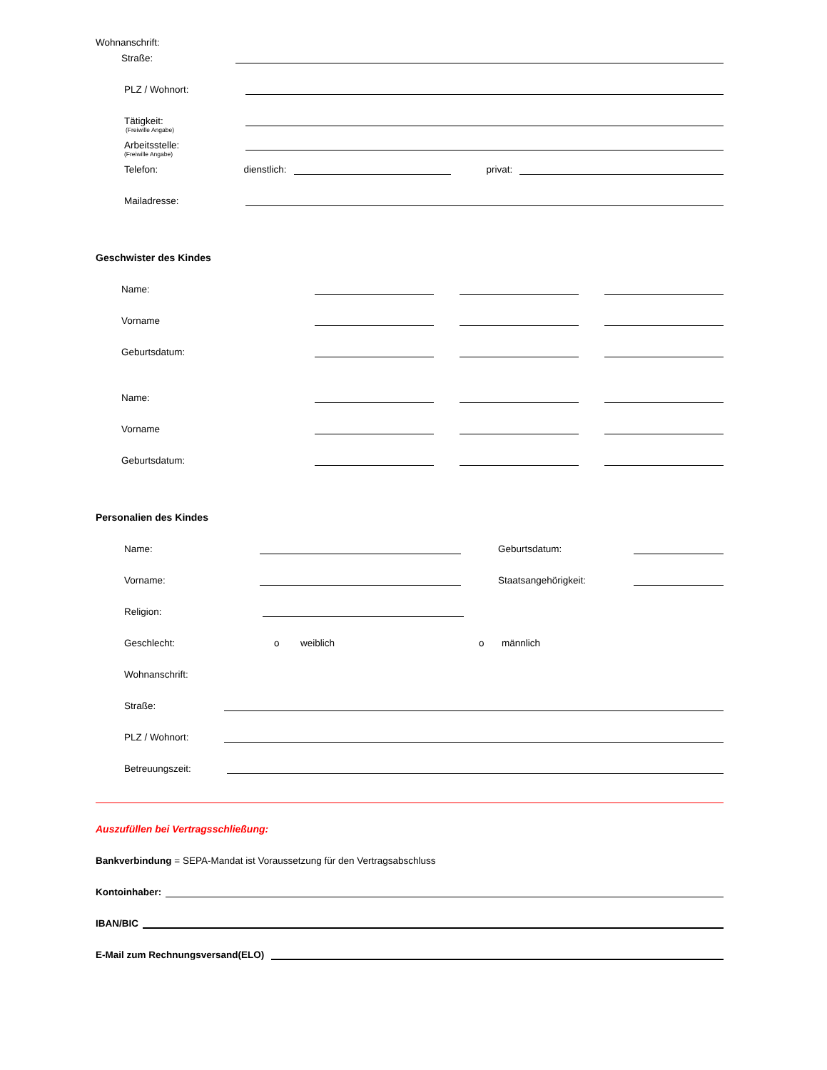Wohnanschrift:
Straße:
PLZ / Wohnort:
Tätigkeit:
(Freiwille Angabe)
Arbeitsstelle:
(Freiwille Angabe)
Telefon: dienstlich: privat:
Mailadresse:
Geschwister des Kindes
Name:
Vorname
Geburtsdatum:
Name:
Vorname
Geburtsdatum:
Personalien des Kindes
Name: Geburtsdatum:
Vorname: Staatsangehörigkeit:
Religion:
Geschlecht: o weiblich o männlich
Wohnanschrift:
Straße:
PLZ / Wohnort:
Betreuungszeit:
Auszufüllen bei Vertragsschließung:
Bankverbindung = SEPA-Mandat ist Voraussetzung für den Vertragsabschluss
Kontoinhaber:
IBAN/BIC
E-Mail zum Rechnungsversand(ELO)